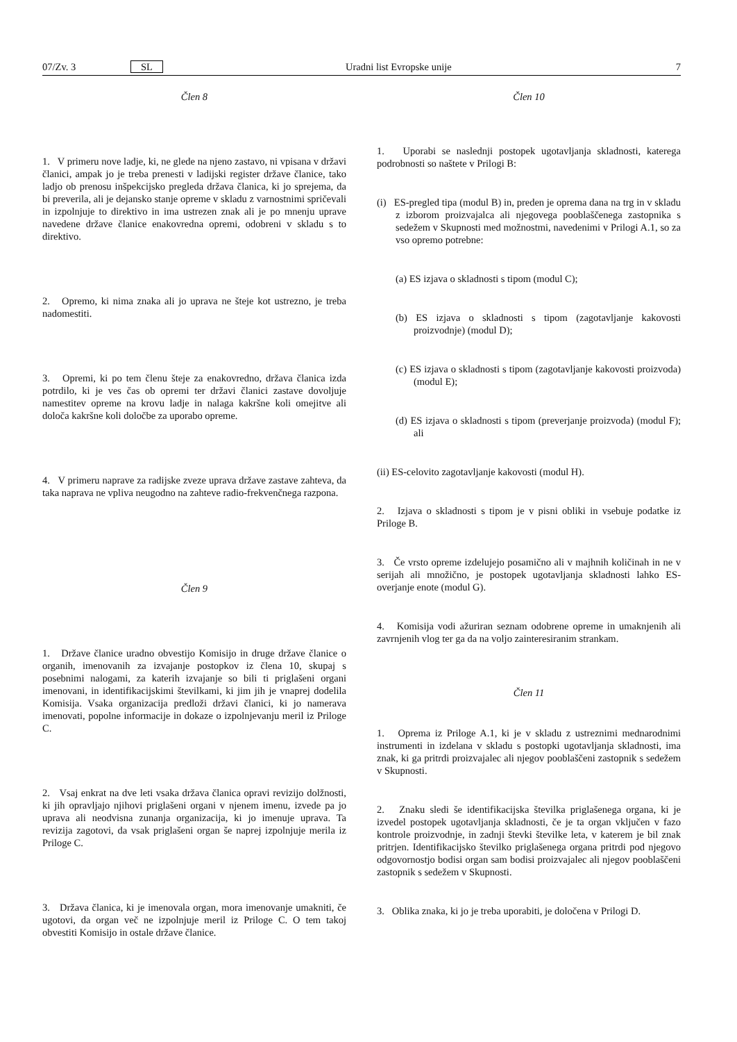07/Zv. 3 SL Uradni list Evropske unije 7
Člen 8
1. V primeru nove ladje, ki, ne glede na njeno zastavo, ni vpisana v državi članici, ampak jo je treba prenesti v ladijski register države članice, tako ladjo ob prenosu inšpekcijsko pregleda država članica, ki jo sprejema, da bi preverila, ali je dejansko stanje opreme v skladu z varnostnimi spričevali in izpolnjuje to direktivo in ima ustrezen znak ali je po mnenju uprave navedene države članice enakovredna opremi, odobreni v skladu s to direktivo.
2. Opremo, ki nima znaka ali jo uprava ne šteje kot ustrezno, je treba nadomestiti.
3. Opremi, ki po tem členu šteje za enakovredno, država članica izda potrdilo, ki je ves čas ob opremi ter državi članici zastave dovoljuje namestitev opreme na krovu ladje in nalaga kakršne koli omejitve ali določa kakršne koli določbe za uporabo opreme.
4. V primeru naprave za radijske zveze uprava države zastave zahteva, da taka naprava ne vpliva neugodno na zahteve radio-frekvenčnega razpona.
Člen 9
1. Države članice uradno obvestijo Komisijo in druge države članice o organih, imenovanih za izvajanje postopkov iz člena 10, skupaj s posebnimi nalogami, za katerih izvajanje so bili ti priglašeni organi imenovani, in identifikacijskimi številkami, ki jim jih je vnaprej dodelila Komisija. Vsaka organizacija predloži državi članici, ki jo namerava imenovati, popolne informacije in dokaze o izpolnjevanju meril iz Priloge C.
2. Vsaj enkrat na dve leti vsaka država članica opravi revizijo dolžnosti, ki jih opravljajo njihovi priglašeni organi v njenem imenu, izvede pa jo uprava ali neodvisna zunanja organizacija, ki jo imenuje uprava. Ta revizija zagotovi, da vsak priglašeni organ še naprej izpolnjuje merila iz Priloge C.
3. Država članica, ki je imenovala organ, mora imenovanje umakniti, če ugotovi, da organ več ne izpolnjuje meril iz Priloge C. O tem takoj obvestiti Komisijo in ostale države članice.
Člen 10
1. Uporabi se naslednji postopek ugotavljanja skladnosti, katerega podrobnosti so naštete v Prilogi B:
(i) ES-pregled tipa (modul B) in, preden je oprema dana na trg in v skladu z izborom proizvajalca ali njegovega pooblaščenega zastopnika s sedežem v Skupnosti med možnostmi, navedenimi v Prilogi A.1, so za vso opremo potrebne:
(a) ES izjava o skladnosti s tipom (modul C);
(b) ES izjava o skladnosti s tipom (zagotavljanje kakovosti proizvodnje) (modul D);
(c) ES izjava o skladnosti s tipom (zagotavljanje kakovosti proizvoda) (modul E);
(d) ES izjava o skladnosti s tipom (preverjanje proizvoda) (modul F); ali
(ii) ES-celovito zagotavljanje kakovosti (modul H).
2. Izjava o skladnosti s tipom je v pisni obliki in vsebuje podatke iz Priloge B.
3. Če vrsto opreme izdelujejo posamično ali v majhnih količinah in ne v serijah ali množično, je postopek ugotavljanja skladnosti lahko ES-overjanje enote (modul G).
4. Komisija vodi ažuriran seznam odobrene opreme in umaknjenih ali zavrnjenih vlog ter ga da na voljo zainteresiranim strankam.
Člen 11
1. Oprema iz Priloge A.1, ki je v skladu z ustreznimi mednarodnimi instrumenti in izdelana v skladu s postopki ugotavljanja skladnosti, ima znak, ki ga pritrdi proizvajalec ali njegov pooblaščeni zastopnik s sedežem v Skupnosti.
2. Znaku sledi še identifikacijska številka priglašenega organa, ki je izvedel postopek ugotavljanja skladnosti, če je ta organ vključen v fazo kontrole proizvodnje, in zadnji števki številke leta, v katerem je bil znak pritrjen. Identifikacijsko številko priglašenega organa pritrdi pod njegovo odgovornostjo bodisi organ sam bodisi proizvajalec ali njegov pooblaščeni zastopnik s sedežem v Skupnosti.
3. Oblika znaka, ki jo je treba uporabiti, je določena v Prilogi D.